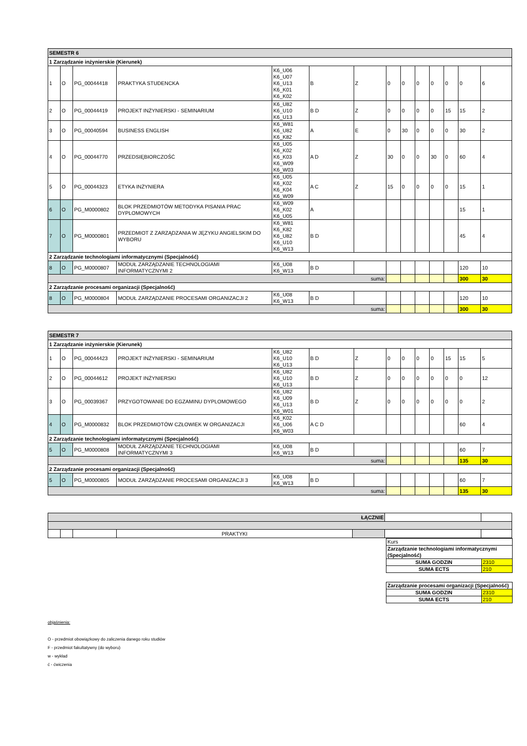| SEMESTR 6 | | | | | | | | | | | | | |
| --- | --- | --- | --- | --- | --- | --- | --- | --- | --- | --- | --- | --- | --- |
| 1 Zarządzanie inżynierskie (Kierunek) | | | | | | | | | | | | | |
| 1 | O | PG_00044418 | PRAKTYKA STUDENCKA | K6_U06 K6_U07 K6_U13 K6_K01 K6_K02 | B | Z | 0 | 0 | 0 | 0 | 0 | 0 | 6 |
| 2 | O | PG_00044419 | PROJEKT INŻYNIERSKI - SEMINARIUM | K6_U82 K6_U10 K6_U13 | B D | Z | 0 | 0 | 0 | 0 | 15 | 15 | 2 |
| 3 | O | PG_00040594 | BUSINESS ENGLISH | K6_W81 K6_U82 K6_K82 | A | E | 0 | 30 | 0 | 0 | 0 | 30 | 2 |
| 4 | O | PG_00044770 | PRZEDSIĘBIORCZOŚĆ | K6_U05 K6_K02 K6_K03 K6_W09 K6_W03 | A D | Z | 30 | 0 | 0 | 30 | 0 | 60 | 4 |
| 5 | O | PG_00044323 | ETYKA INŻYNIERA | K6_U05 K6_K02 K6_K04 K6_W09 | A C | Z | 15 | 0 | 0 | 0 | 0 | 15 | 1 |
| 6 | O | PG_M0000802 | BLOK PRZEDMIOTÓW METODYKA PISANIA PRAC DYPLOMOWYCH | K6_W09 K6_K02 K6_U05 | A | | | | | | | 15 | 1 |
| 7 | O | PG_M0000801 | PRZEDMIOT Z ZARZĄDZANIA W JĘZYKU ANGIELSKIM DO WYBORU | K6_W81 K6_K82 K6_U82 K6_U10 K6_W13 | B D | | | | | | | 45 | 4 |
| 2 Zarządzanie technologiami informatycznymi (Specjalność) | | | | | | | | | | | | | |
| 8 | O | PG_M0000807 | MODUŁ ZARZĄDZANIE TECHNOLOGIAMI INFORMATYCZNYMI 2 | K6_U08 K6_W13 | B D | | | | | | | 120 | 10 |
| suma: | | | | | | | | | | | | 300 | 30 |
| 2 Zarządzanie procesami organizacji (Specjalność) | | | | | | | | | | | | | |
| 8 | O | PG_M0000804 | MODUŁ ZARZĄDZANIE PROCESAMI ORGANIZACJI 2 | K6_U08 K6_W13 | B D | | | | | | | 120 | 10 |
| suma: | | | | | | | | | | | | 300 | 30 |
| SEMESTR 7 | | | | | | | | | | | | | |
| --- | --- | --- | --- | --- | --- | --- | --- | --- | --- | --- | --- | --- | --- |
| 1 Zarządzanie inżynierskie (Kierunek) | | | | | | | | | | | | | |
| 1 | O | PG_00044423 | PROJEKT INŻYNIERSKI - SEMINARIUM | K6_U82 K6_U10 K6_U13 | B D | Z | 0 | 0 | 0 | 0 | 15 | 15 | 5 |
| 2 | O | PG_00044612 | PROJEKT INŻYNIERSKI | K6_U82 K6_U10 K6_U13 | B D | Z | 0 | 0 | 0 | 0 | 0 | 0 | 12 |
| 3 | O | PG_00039367 | PRZYGOTOWANIE DO EGZAMINU DYPLOMOWEGO | K6_U82 K6_U09 K6_U13 K6_W01 | B D | Z | 0 | 0 | 0 | 0 | 0 | 0 | 2 |
| 4 | O | PG_M0000832 | BLOK PRZEDMIOTÓW CZŁOWIEK W ORGANIZACJI | K6_K02 K6_U06 K6_W03 | A C D | | | | | | | 60 | 4 |
| 2 Zarządzanie technologiami informatycznymi (Specjalność) | | | | | | | | | | | | | |
| 5 | O | PG_M0000808 | MODUŁ ZARZĄDZANIE TECHNOLOGIAMI INFORMATYCZNYMI 3 | K6_U08 K6_W13 | B D | | | | | | | 60 | 7 |
| suma: | | | | | | | | | | | | 135 | 30 |
| 2 Zarządzanie procesami organizacji (Specjalność) | | | | | | | | | | | | | |
| 5 | O | PG_M0000805 | MODUŁ ZARZĄDZANIE PROCESAMI ORGANIZACJI 3 | K6_U08 K6_W13 | B D | | | | | | | 60 | 7 |
| suma: | | | | | | | | | | | | 135 | 30 |
| ŁĄCZNIE | | | | | | |
| | | | PRAKTYKI | | | |
| Kurs | |
| Zarządzanie technologiami informatycznymi (Specjalność) | |
| SUMA GODZIN | 2310 |
| SUMA ECTS | 210 |
| Zarządzanie procesami organizacji (Specjalność) | |
| SUMA GODZIN | 2310 |
| SUMA ECTS | 210 |
objaśnienia:
O - przedmiot obowiązkowy do zaliczenia danego roku studiów
F - przedmiot fakultatywny (do wyboru)
w - wykład
ć - ćwiczenia